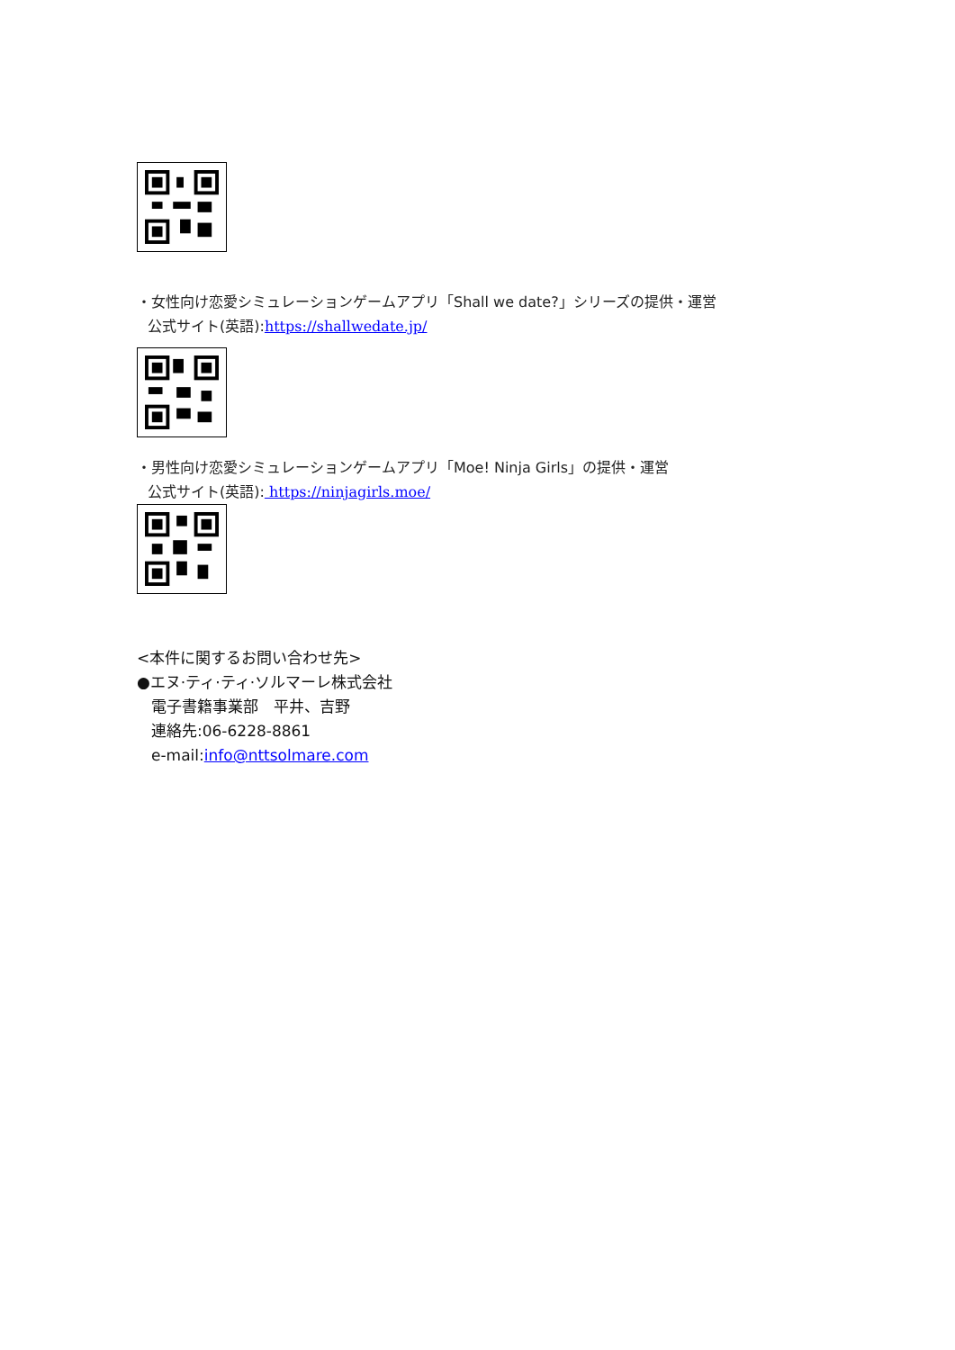・女性向け恋愛シミュレーションゲームアプリ「Shall we date?」シリーズの提供・運営
公式サイト(英語):https://shallwedate.jp/
・男性向け恋愛シミュレーションゲームアプリ「Moe! Ninja Girls」の提供・運営
公式サイト(英語): https://ninjagirls.moe/
<本件に関するお問い合わせ先>
●エヌ·ティ·ティ·ソルマーレ株式会社
電子書籍事業部　平井、吉野
連絡先:06-6228-8861
e-mail:info@nttsolmare.com